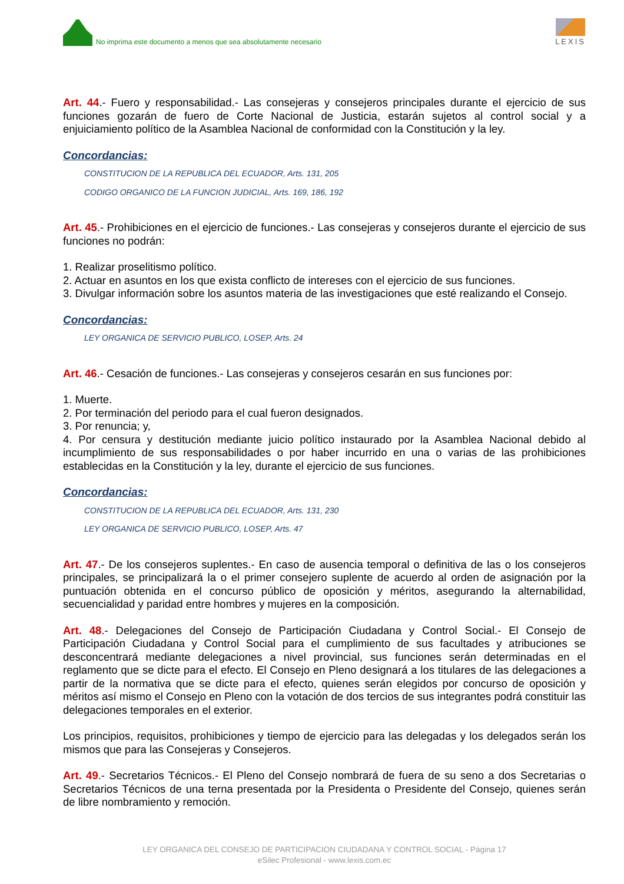No imprima este documento a menos que sea absolutamente necesario
LEXIS
Art. 44.- Fuero y responsabilidad.- Las consejeras y consejeros principales durante el ejercicio de sus funciones gozarán de fuero de Corte Nacional de Justicia, estarán sujetos al control social y a enjuiciamiento político de la Asamblea Nacional de conformidad con la Constitución y la ley.
Concordancias:
CONSTITUCION DE LA REPUBLICA DEL ECUADOR, Arts. 131, 205
CODIGO ORGANICO DE LA FUNCION JUDICIAL, Arts. 169, 186, 192
Art. 45.- Prohibiciones en el ejercicio de funciones.- Las consejeras y consejeros durante el ejercicio de sus funciones no podrán:
1. Realizar proselitismo político.
2. Actuar en asuntos en los que exista conflicto de intereses con el ejercicio de sus funciones.
3. Divulgar información sobre los asuntos materia de las investigaciones que esté realizando el Consejo.
Concordancias:
LEY ORGANICA DE SERVICIO PUBLICO, LOSEP, Arts. 24
Art. 46.- Cesación de funciones.- Las consejeras y consejeros cesarán en sus funciones por:
1. Muerte.
2. Por terminación del periodo para el cual fueron designados.
3. Por renuncia; y,
4. Por censura y destitución mediante juicio político instaurado por la Asamblea Nacional debido al incumplimiento de sus responsabilidades o por haber incurrido en una o varias de las prohibiciones establecidas en la Constitución y la ley, durante el ejercicio de sus funciones.
Concordancias:
CONSTITUCION DE LA REPUBLICA DEL ECUADOR, Arts. 131, 230
LEY ORGANICA DE SERVICIO PUBLICO, LOSEP, Arts. 47
Art. 47.- De los consejeros suplentes.- En caso de ausencia temporal o definitiva de las o los consejeros principales, se principalizará la o el primer consejero suplente de acuerdo al orden de asignación por la puntuación obtenida en el concurso público de oposición y méritos, asegurando la alternabilidad, secuencialidad y paridad entre hombres y mujeres en la composición.
Art. 48.- Delegaciones del Consejo de Participación Ciudadana y Control Social.- El Consejo de Participación Ciudadana y Control Social para el cumplimiento de sus facultades y atribuciones se desconcentrará mediante delegaciones a nivel provincial, sus funciones serán determinadas en el reglamento que se dicte para el efecto. El Consejo en Pleno designará a los titulares de las delegaciones a partir de la normativa que se dicte para el efecto, quienes serán elegidos por concurso de oposición y méritos así mismo el Consejo en Pleno con la votación de dos tercios de sus integrantes podrá constituir las delegaciones temporales en el exterior.
Los principios, requisitos, prohibiciones y tiempo de ejercicio para las delegadas y los delegados serán los mismos que para las Consejeras y Consejeros.
Art. 49.- Secretarios Técnicos.- El Pleno del Consejo nombrará de fuera de su seno a dos Secretarias o Secretarios Técnicos de una terna presentada por la Presidenta o Presidente del Consejo, quienes serán de libre nombramiento y remoción.
LEY ORGANICA DEL CONSEJO DE PARTICIPACION CIUDADANA Y CONTROL SOCIAL - Página 17
eSilec Profesional - www.lexis.com.ec